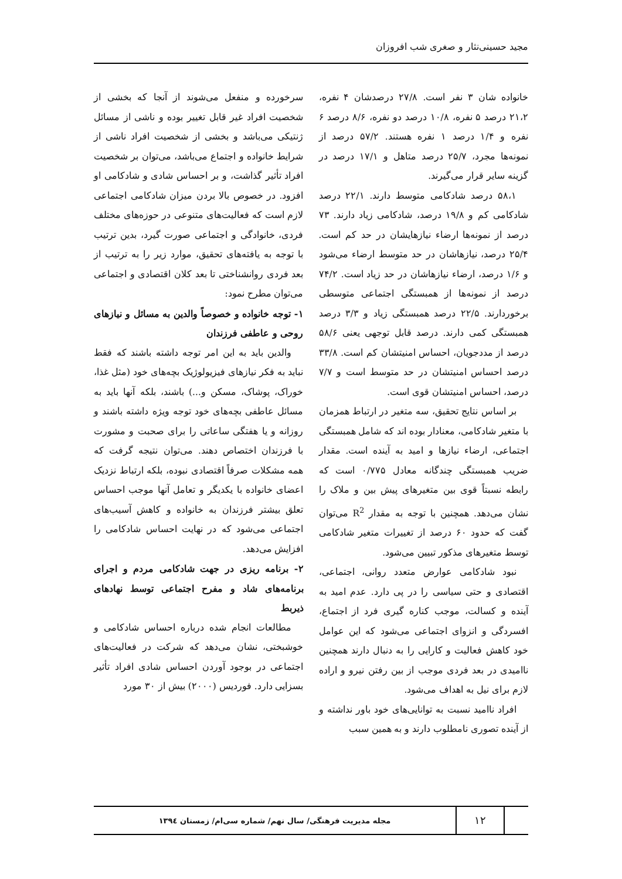مجید حسینی‌نثار و صغری شب افروزان
خانواده شان ۳ نفر است. ۲۷/۸ درصدشان ۴ نفره، ۲۱،۲ درصد ۵ نفره، ۱۰/۸ درصد دو نفره، ۸/۶ درصد ۶ نفره و ۱/۴ درصد ۱ نفره هستند. ۵۷/۲ درصد از نمونه‌ها مجرد، ۲۵/۷ درصد متاهل و ۱۷/۱ درصد در گزینه سایر قرار می‌گیرند.
۵۸،۱ درصد شادکامی متوسط دارند. ۲۲/۱ درصد شادکامی کم و ۱۹/۸ درصد، شادکامی زیاد دارند. ۷۳ درصد از نمونه‌ها ارضاء نیازهایشان در حد کم است. ۲۵/۴ درصد، نیازهاشان در حد متوسط ارضاء می‌شود و ۱/۶ درصد، ارضاء نیازهاشان در حد زیاد است. ۷۴/۲ درصد از نمونه‌ها از همبستگی اجتماعی متوسطی برخوردارند. ۲۲/۵ درصد همبستگی زیاد و ۳/۳ درصد همبستگی کمی دارند. درصد قابل توجهی یعنی ۵۸/۶ درصد از مددجویان، احساس امنیتشان کم است. ۳۳/۸ درصد احساس امنیتشان در حد متوسط است و ۷/۷ درصد، احساس امنیتشان قوی است.
بر اساس نتایج تحقیق، سه متغیر در ارتباط همزمان با متغیر شادکامی، معنادار بوده اند که شامل همبستگی اجتماعی، ارضاء نیازها و امید به آینده است. مقدار ضریب همبستگی چندگانه معادل ۰/۷۷۵ است که رابطه نسبتاً قوی بین متغیرهای پیش بین و ملاک را نشان می‌دهد. همچنین با توجه به مقدار R<sup>2</sup> می‌توان گفت که حدود ۶۰ درصد از تغییرات متغیر شادکامی توسط متغیرهای مذکور تبیین می‌شود.
نبود شادکامی عوارض متعدد روانی، اجتماعی، اقتصادی و حتی سیاسی را در پی دارد. عدم امید به آینده و کسالت، موجب کناره گیری فرد از اجتماع، افسردگی و انزوای اجتماعی می‌شود که این عوامل خود کاهش فعالیت و کارایی را به دنبال دارند همچنین ناامیدی در بعد فردی موجب از بین رفتن نیرو و اراده لازم برای نیل به اهداف می‌شود.
افراد ناامید نسبت به توانایی‌های خود باور نداشته و از آینده تصوری نامطلوب دارند و به همین سبب
سرخورده و منفعل می‌شوند از آنجا که بخشی از شخصیت افراد غیر قابل تغییر بوده و ناشی از مسائل ژنتیکی می‌باشد و بخشی از شخصیت افراد ناشی از شرایط خانواده و اجتماع می‌باشد، می‌توان بر شخصیت افراد تأثیر گذاشت، و بر احساس شادی و شادکامی او افزود. در خصوص بالا بردن میزان شادکامی اجتماعی لازم است که فعالیت‌های متنوعی در حوزه‌های مختلف فردی، خانوادگی و اجتماعی صورت گیرد، بدین ترتیب با توجه به یافته‌های تحقیق، موارد زیر را به ترتیب از بعد فردی روانشناختی تا بعد کلان اقتصادی و اجتماعی می‌توان مطرح نمود:
۱- توجه خانواده و خصوصاً والدین به مسائل و نیازهای روحی و عاطفی فرزندان
والدین باید به این امر توجه داشته باشند که فقط نباید به فکر نیازهای فیزیولوژیک بچه‌های خود (مثل غذا، خوراک، پوشاک، مسکن و...) باشند، بلکه آنها باید به مسائل عاطفی بچه‌های خود توجه ویژه داشته باشند و روزانه و یا هفتگی ساعاتی را برای صحبت و مشورت با فرزندان اختصاص دهند. می‌توان نتیجه گرفت که همه مشکلات صرفاً اقتصادی نبوده، بلکه ارتباط نزدیک اعضای خانواده با یکدیگر و تعامل آنها موجب احساس تعلق بیشتر فرزندان به خانواده و کاهش آسیب‌های اجتماعی می‌شود که در نهایت احساس شادکامی را افزایش می‌دهد.
۲- برنامه ریزی در جهت شادکامی مردم و اجرای برنامه‌های شاد و مفرح اجتماعی توسط نهادهای ذیربط
مطالعات انجام شده درباره احساس شادکامی و خوشبختی، نشان می‌دهد که شرکت در فعالیت‌های اجتماعی در بوجود آوردن احساس شادی افراد تأثیر بسزایی دارد. فوردیس (۲۰۰۰) بیش از ۳۰ مورد
۱۲
مجله مدیریت فرهنگی/ سال نهم/ شماره سی‌ام/ زمستان ۱۳۹٤